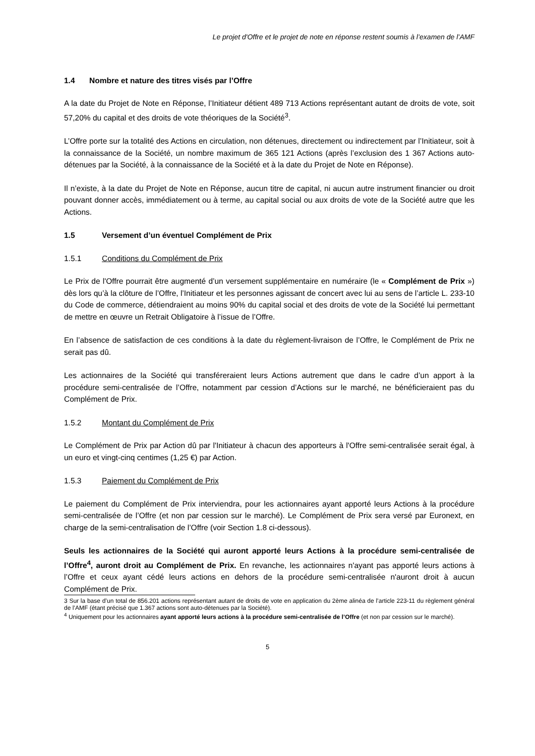Le projet d'Offre et le projet de note en réponse restent soumis à l’examen de l’AMF
1.4 Nombre et nature des titres visés par l’Offre
A la date du Projet de Note en Réponse, l’Initiateur détient 489 713 Actions représentant autant de droits de vote, soit 57,20% du capital et des droits de vote théoriques de la Société<sup>3</sup>.
L’Offre porte sur la totalité des Actions en circulation, non détenues, directement ou indirectement par l’Initiateur, soit à la connaissance de la Société, un nombre maximum de 365 121 Actions (après l’exclusion des 1 367 Actions auto-détenues par la Société, à la connaissance de la Société et à la date du Projet de Note en Réponse).
Il n’existe, à la date du Projet de Note en Réponse, aucun titre de capital, ni aucun autre instrument financier ou droit pouvant donner accès, immédiatement ou à terme, au capital social ou aux droits de vote de la Société autre que les Actions.
1.5 Versement d’un éventuel Complément de Prix
1.5.1 Conditions du Complément de Prix
Le Prix de l'Offre pourrait être augmenté d’un versement supplémentaire en numéraire (le « Complément de Prix ») dès lors qu’à la clôture de l’Offre, l’Initiateur et les personnes agissant de concert avec lui au sens de l’article L. 233-10 du Code de commerce, détiendraient au moins 90% du capital social et des droits de vote de la Société lui permettant de mettre en œuvre un Retrait Obligatoire à l’issue de l’Offre.
En l’absence de satisfaction de ces conditions à la date du règlement-livraison de l’Offre, le Complément de Prix ne serait pas dû.
Les actionnaires de la Société qui transféreraient leurs Actions autrement que dans le cadre d’un apport à la procédure semi-centralisée de l’Offre, notamment par cession d’Actions sur le marché, ne bénéficieraient pas du Complément de Prix.
1.5.2 Montant du Complément de Prix
Le Complément de Prix par Action dû par l'Initiateur à chacun des apporteurs à l'Offre semi-centralisée serait égal, à un euro et vingt-cinq centimes (1,25 €) par Action.
1.5.3 Paiement du Complément de Prix
Le paiement du Complément de Prix interviendra, pour les actionnaires ayant apporté leurs Actions à la procédure semi-centralisée de l’Offre (et non par cession sur le marché). Le Complément de Prix sera versé par Euronext, en charge de la semi-centralisation de l’Offre (voir Section 1.8 ci-dessous).
Seuls les actionnaires de la Société qui auront apporté leurs Actions à la procédure semi-centralisée de l’Offre<sup>4</sup>, auront droit au Complément de Prix. En revanche, les actionnaires n'ayant pas apporté leurs actions à l’Offre et ceux ayant cédé leurs actions en dehors de la procédure semi-centralisée n'auront droit à aucun Complément de Prix.
3 Sur la base d’un total de 856.201 actions représentant autant de droits de vote en application du 2ème alinéa de l’article 223-11 du règlement général de l’AMF (étant précisé que 1.367 actions sont auto-détenues par la Société).
<sup>4</sup> Uniquement pour les actionnaires ayant apporté leurs actions à la procédure semi-centralisée de l’Offre (et non par cession sur le marché).
5